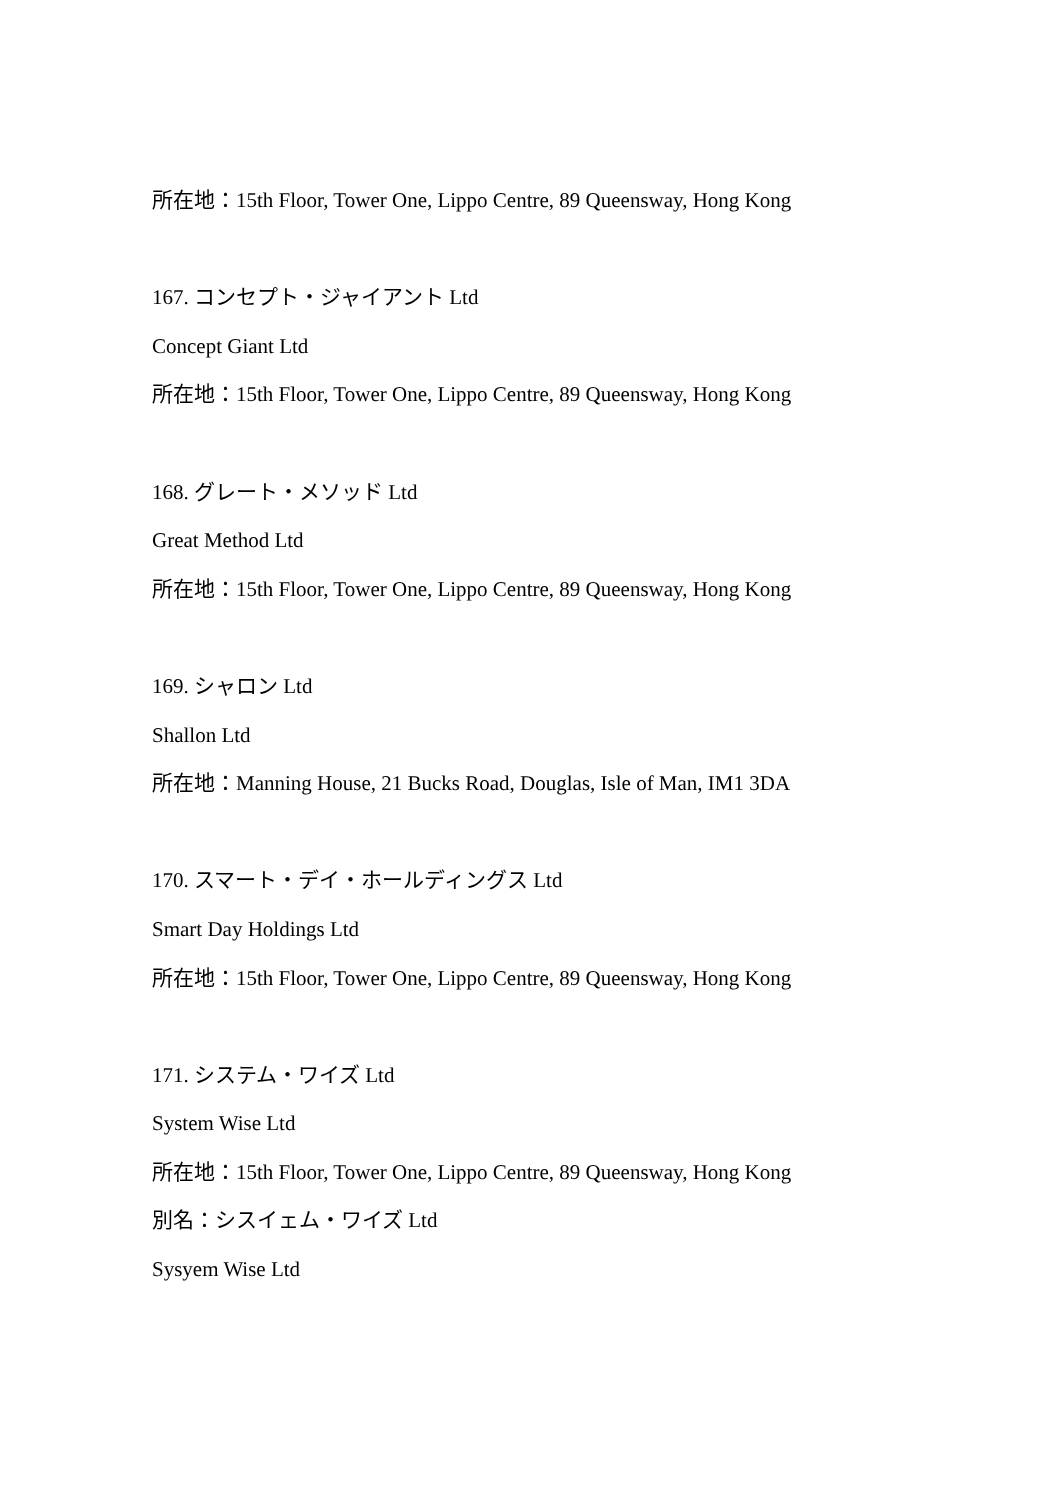所在地：15th Floor, Tower One, Lippo Centre, 89 Queensway, Hong Kong
167. コンセプト・ジャイアント Ltd
Concept Giant Ltd
所在地：15th Floor, Tower One, Lippo Centre, 89 Queensway, Hong Kong
168. グレート・メソッド Ltd
Great Method Ltd
所在地：15th Floor, Tower One, Lippo Centre, 89 Queensway, Hong Kong
169. シャロン Ltd
Shallon Ltd
所在地：Manning House, 21 Bucks Road, Douglas, Isle of Man, IM1 3DA
170. スマート・デイ・ホールディングス Ltd
Smart Day Holdings Ltd
所在地：15th Floor, Tower One, Lippo Centre, 89 Queensway, Hong Kong
171. システム・ワイズ Ltd
System Wise Ltd
所在地：15th Floor, Tower One, Lippo Centre, 89 Queensway, Hong Kong
別名：シスイェム・ワイズ Ltd
Sysyem Wise Ltd